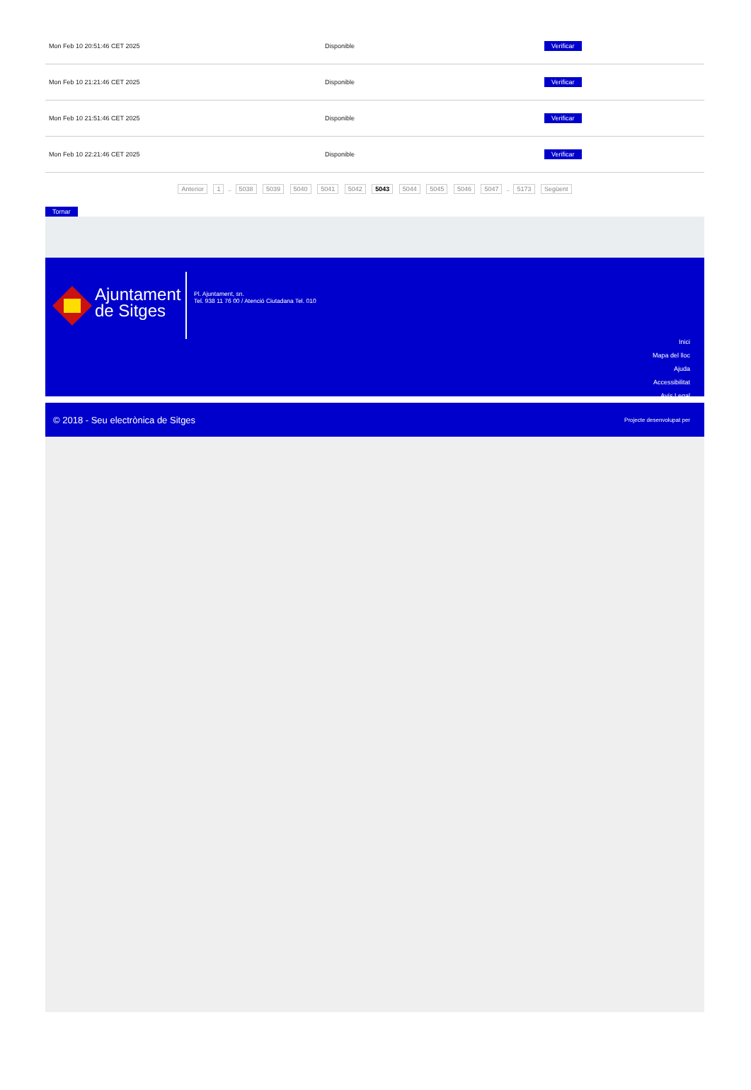| Mon Feb 10 20:51:46 CET 2025 | Disponible | Verificar |
| Mon Feb 10 21:21:46 CET 2025 | Disponible | Verificar |
| Mon Feb 10 21:51:46 CET 2025 | Disponible | Verificar |
| Mon Feb 10 22:21:46 CET 2025 | Disponible | Verificar |
Anterior 1 .. 5038 5039 5040 5041 5042 5043 5044 5045 5046 5047 .. 5173 Següent
Tornar
Ajuntament
de Sitges
Pl. Ajuntament, sn.
Tel. 938 11 76 00 / Atenció Ciutadana Tel. 010
Inici
Mapa del lloc
Ajuda
Accessibilitat
Avís Legal
© 2018 - Seu electrònica de Sitges Projecte desenvolupat per